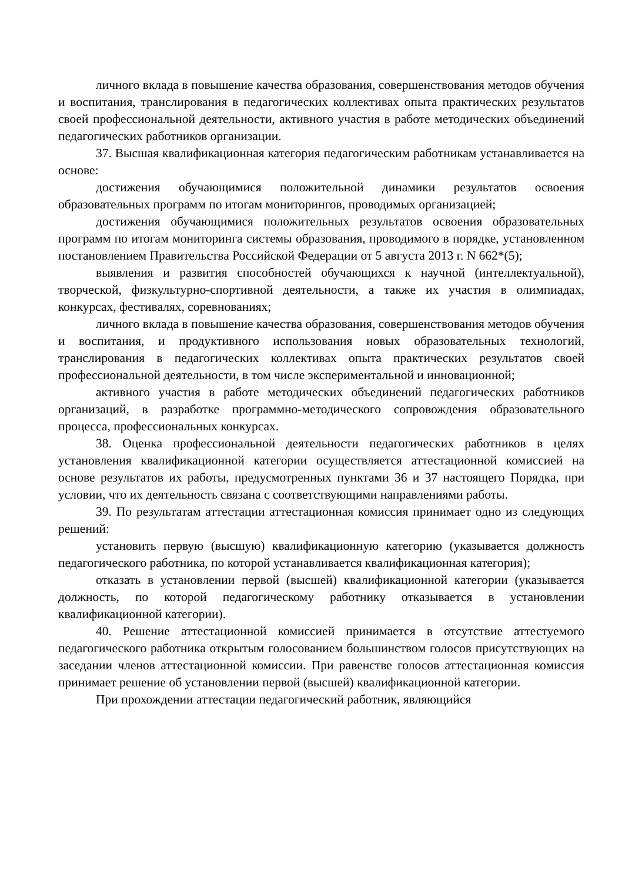личного вклада в повышение качества образования, совершенствования методов обучения и воспитания, транслирования в педагогических коллективах опыта практических результатов своей профессиональной деятельности, активного участия в работе методических объединений педагогических работников организации.
37. Высшая квалификационная категория педагогическим работникам устанавливается на основе:
достижения обучающимися положительной динамики результатов освоения образовательных программ по итогам мониторингов, проводимых организацией;
достижения обучающимися положительных результатов освоения образовательных программ по итогам мониторинга системы образования, проводимого в порядке, установленном постановлением Правительства Российской Федерации от 5 августа 2013 г. N 662*(5);
выявления и развития способностей обучающихся к научной (интеллектуальной), творческой, физкультурно-спортивной деятельности, а также их участия в олимпиадах, конкурсах, фестивалях, соревнованиях;
личного вклада в повышение качества образования, совершенствования методов обучения и воспитания, и продуктивного использования новых образовательных технологий, транслирования в педагогических коллективах опыта практических результатов своей профессиональной деятельности, в том числе экспериментальной и инновационной;
активного участия в работе методических объединений педагогических работников организаций, в разработке программно-методического сопровождения образовательного процесса, профессиональных конкурсах.
38. Оценка профессиональной деятельности педагогических работников в целях установления квалификационной категории осуществляется аттестационной комиссией на основе результатов их работы, предусмотренных пунктами 36 и 37 настоящего Порядка, при условии, что их деятельность связана с соответствующими направлениями работы.
39. По результатам аттестации аттестационная комиссия принимает одно из следующих решений:
установить первую (высшую) квалификационную категорию (указывается должность педагогического работника, по которой устанавливается квалификационная категория);
отказать в установлении первой (высшей) квалификационной категории (указывается должность, по которой педагогическому работнику отказывается в установлении квалификационной категории).
40. Решение аттестационной комиссией принимается в отсутствие аттестуемого педагогического работника открытым голосованием большинством голосов присутствующих на заседании членов аттестационной комиссии. При равенстве голосов аттестационная комиссия принимает решение об установлении первой (высшей) квалификационной категории.
При прохождении аттестации педагогический работник, являющийся